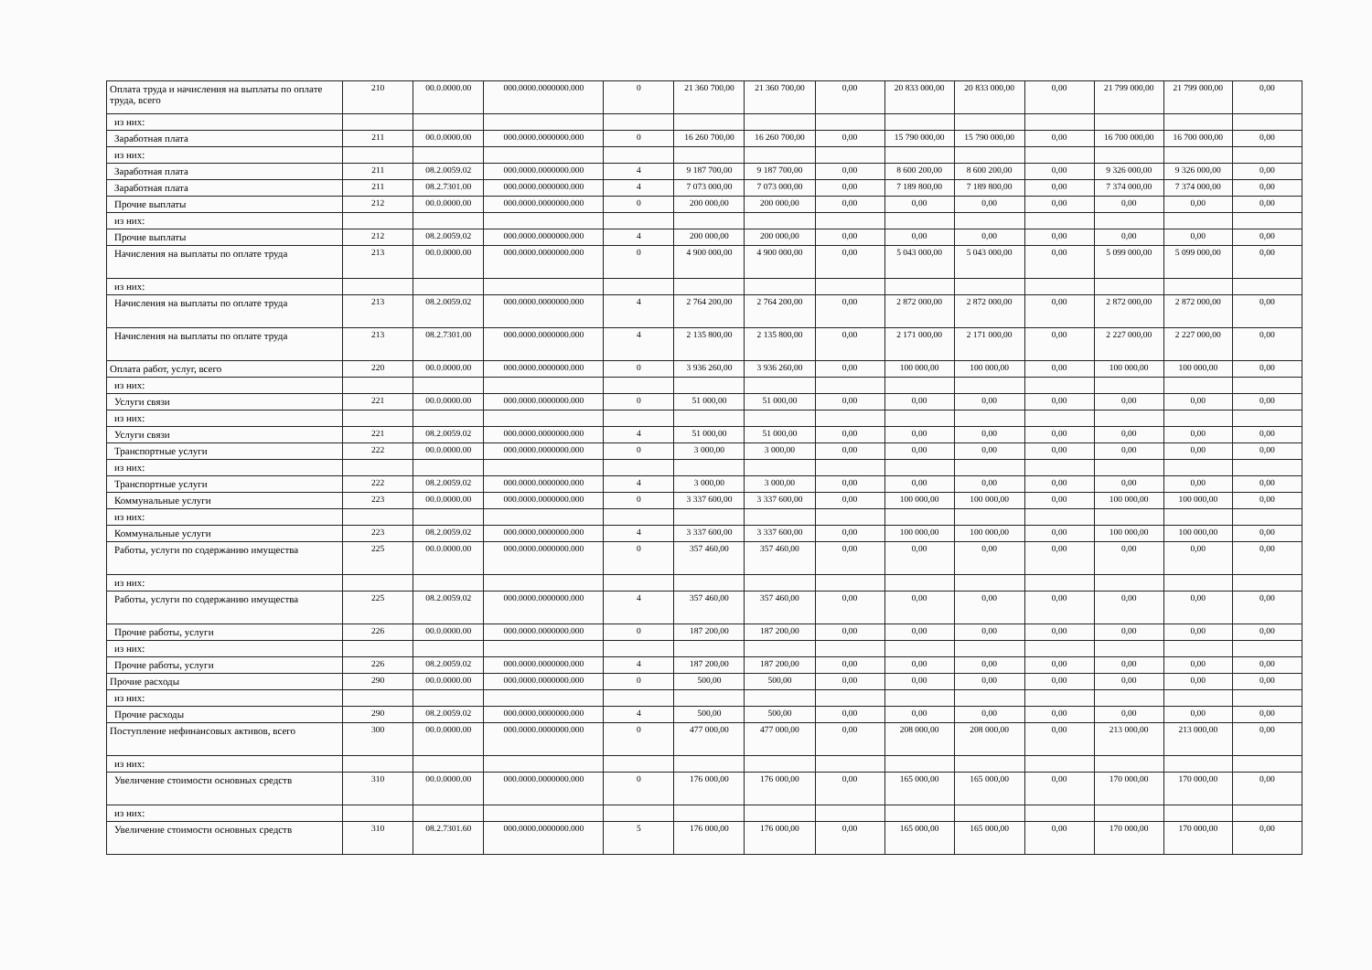| Оплата труда и начисления на выплаты по оплате труда, всего | 210 | 00.0.0000.00 | 000.0000.0000000.000 | 0 | 21 360 700,00 | 21 360 700,00 | 0,00 | 20 833 000,00 | 20 833 000,00 | 0,00 | 21 799 000,00 | 21 799 000,00 | 0,00 |
| из них: | | | | | | | | | | | | | |
| Заработная плата | 211 | 00.0.0000.00 | 000.0000.0000000.000 | 0 | 16 260 700,00 | 16 260 700,00 | 0,00 | 15 790 000,00 | 15 790 000,00 | 0,00 | 16 700 000,00 | 16 700 000,00 | 0,00 |
| из них: | | | | | | | | | | | | | |
| Заработная плата | 211 | 08.2.0059.02 | 000.0000.0000000.000 | 4 | 9 187 700,00 | 9 187 700,00 | 0,00 | 8 600 200,00 | 8 600 200,00 | 0,00 | 9 326 000,00 | 9 326 000,00 | 0,00 |
| Заработная плата | 211 | 08.2.7301.00 | 000.0000.0000000.000 | 4 | 7 073 000,00 | 7 073 000,00 | 0,00 | 7 189 800,00 | 7 189 800,00 | 0,00 | 7 374 000,00 | 7 374 000,00 | 0,00 |
| Прочие выплаты | 212 | 00.0.0000.00 | 000.0000.0000000.000 | 0 | 200 000,00 | 200 000,00 | 0,00 | 0,00 | 0,00 | 0,00 | 0,00 | 0,00 | 0,00 |
| из них: | | | | | | | | | | | | | |
| Прочие выплаты | 212 | 08.2.0059.02 | 000.0000.0000000.000 | 4 | 200 000,00 | 200 000,00 | 0,00 | 0,00 | 0,00 | 0,00 | 0,00 | 0,00 | 0,00 |
| Начисления на выплаты по оплате труда | 213 | 00.0.0000.00 | 000.0000.0000000.000 | 0 | 4 900 000,00 | 4 900 000,00 | 0,00 | 5 043 000,00 | 5 043 000,00 | 0,00 | 5 099 000,00 | 5 099 000,00 | 0,00 |
| из них: | | | | | | | | | | | | | |
| Начисления на выплаты по оплате труда | 213 | 08.2.0059.02 | 000.0000.0000000.000 | 4 | 2 764 200,00 | 2 764 200,00 | 0,00 | 2 872 000,00 | 2 872 000,00 | 0,00 | 2 872 000,00 | 2 872 000,00 | 0,00 |
| Начисления на выплаты по оплате труда | 213 | 08.2.7301.00 | 000.0000.0000000.000 | 4 | 2 135 800,00 | 2 135 800,00 | 0,00 | 2 171 000,00 | 2 171 000,00 | 0,00 | 2 227 000,00 | 2 227 000,00 | 0,00 |
| Оплата работ, услуг, всего | 220 | 00.0.0000.00 | 000.0000.0000000.000 | 0 | 3 936 260,00 | 3 936 260,00 | 0,00 | 100 000,00 | 100 000,00 | 0,00 | 100 000,00 | 100 000,00 | 0,00 |
| из них: | | | | | | | | | | | | | |
| Услуги связи | 221 | 00.0.0000.00 | 000.0000.0000000.000 | 0 | 51 000,00 | 51 000,00 | 0,00 | 0,00 | 0,00 | 0,00 | 0,00 | 0,00 | 0,00 |
| из них: | | | | | | | | | | | | | |
| Услуги связи | 221 | 08.2.0059.02 | 000.0000.0000000.000 | 4 | 51 000,00 | 51 000,00 | 0,00 | 0,00 | 0,00 | 0,00 | 0,00 | 0,00 | 0,00 |
| Транспортные услуги | 222 | 00.0.0000.00 | 000.0000.0000000.000 | 0 | 3 000,00 | 3 000,00 | 0,00 | 0,00 | 0,00 | 0,00 | 0,00 | 0,00 | 0,00 |
| из них: | | | | | | | | | | | | | |
| Транспортные услуги | 222 | 08.2.0059.02 | 000.0000.0000000.000 | 4 | 3 000,00 | 3 000,00 | 0,00 | 0,00 | 0,00 | 0,00 | 0,00 | 0,00 | 0,00 |
| Коммунальные услуги | 223 | 00.0.0000.00 | 000.0000.0000000.000 | 0 | 3 337 600,00 | 3 337 600,00 | 0,00 | 100 000,00 | 100 000,00 | 0,00 | 100 000,00 | 100 000,00 | 0,00 |
| из них: | | | | | | | | | | | | | |
| Коммунальные услуги | 223 | 08.2.0059.02 | 000.0000.0000000.000 | 4 | 3 337 600,00 | 3 337 600,00 | 0,00 | 100 000,00 | 100 000,00 | 0,00 | 100 000,00 | 100 000,00 | 0,00 |
| Работы, услуги по содержанию имущества | 225 | 00.0.0000.00 | 000.0000.0000000.000 | 0 | 357 460,00 | 357 460,00 | 0,00 | 0,00 | 0,00 | 0,00 | 0,00 | 0,00 | 0,00 |
| из них: | | | | | | | | | | | | | |
| Работы, услуги по содержанию имущества | 225 | 08.2.0059.02 | 000.0000.0000000.000 | 4 | 357 460,00 | 357 460,00 | 0,00 | 0,00 | 0,00 | 0,00 | 0,00 | 0,00 | 0,00 |
| Прочие работы, услуги | 226 | 00.0.0000.00 | 000.0000.0000000.000 | 0 | 187 200,00 | 187 200,00 | 0,00 | 0,00 | 0,00 | 0,00 | 0,00 | 0,00 | 0,00 |
| из них: | | | | | | | | | | | | | |
| Прочие работы, услуги | 226 | 08.2.0059.02 | 000.0000.0000000.000 | 4 | 187 200,00 | 187 200,00 | 0,00 | 0,00 | 0,00 | 0,00 | 0,00 | 0,00 | 0,00 |
| Прочие расходы | 290 | 00.0.0000.00 | 000.0000.0000000.000 | 0 | 500,00 | 500,00 | 0,00 | 0,00 | 0,00 | 0,00 | 0,00 | 0,00 | 0,00 |
| из них: | | | | | | | | | | | | | |
| Прочие расходы | 290 | 08.2.0059.02 | 000.0000.0000000.000 | 4 | 500,00 | 500,00 | 0,00 | 0,00 | 0,00 | 0,00 | 0,00 | 0,00 | 0,00 |
| Поступление нефинансовых активов, всего | 300 | 00.0.0000.00 | 000.0000.0000000.000 | 0 | 477 000,00 | 477 000,00 | 0,00 | 208 000,00 | 208 000,00 | 0,00 | 213 000,00 | 213 000,00 | 0,00 |
| из них: | | | | | | | | | | | | | |
| Увеличение стоимости основных средств | 310 | 00.0.0000.00 | 000.0000.0000000.000 | 0 | 176 000,00 | 176 000,00 | 0,00 | 165 000,00 | 165 000,00 | 0,00 | 170 000,00 | 170 000,00 | 0,00 |
| из них: | | | | | | | | | | | | | |
| Увеличение стоимости основных средств | 310 | 08.2.7301.60 | 000.0000.0000000.000 | 5 | 176 000,00 | 176 000,00 | 0,00 | 165 000,00 | 165 000,00 | 0,00 | 170 000,00 | 170 000,00 | 0,00 |